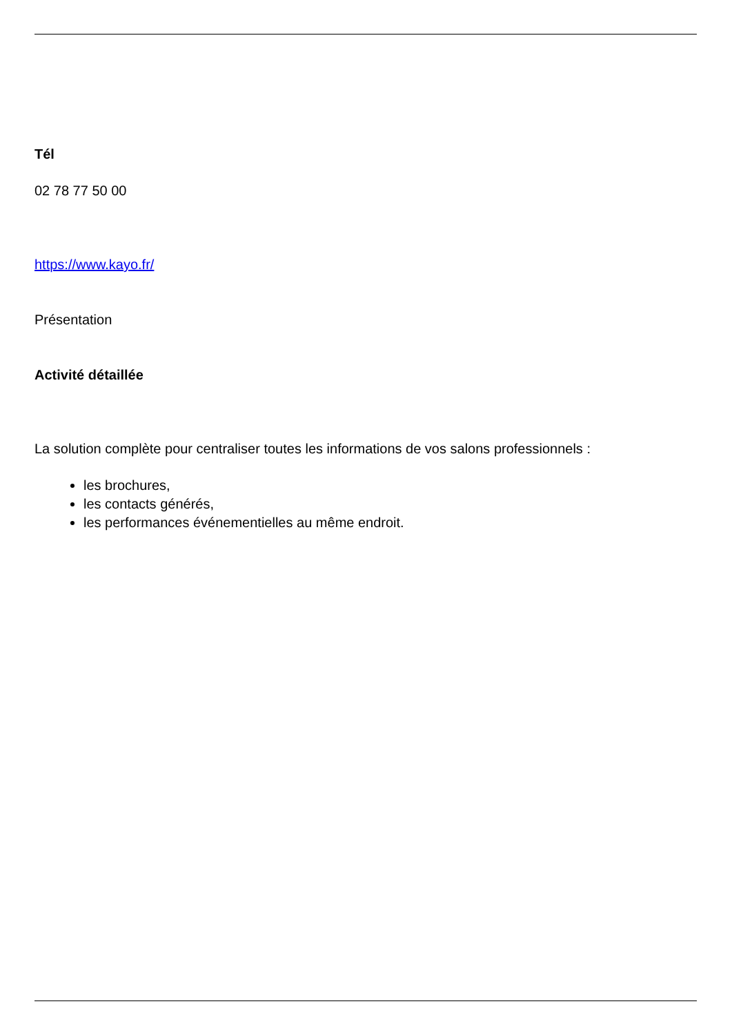Tél
02 78 77 50 00
https://www.kayo.fr/
Présentation
Activité détaillée
La solution complète pour centraliser toutes les informations de vos salons professionnels :
les brochures,
les contacts générés,
les performances événementielles au même endroit.